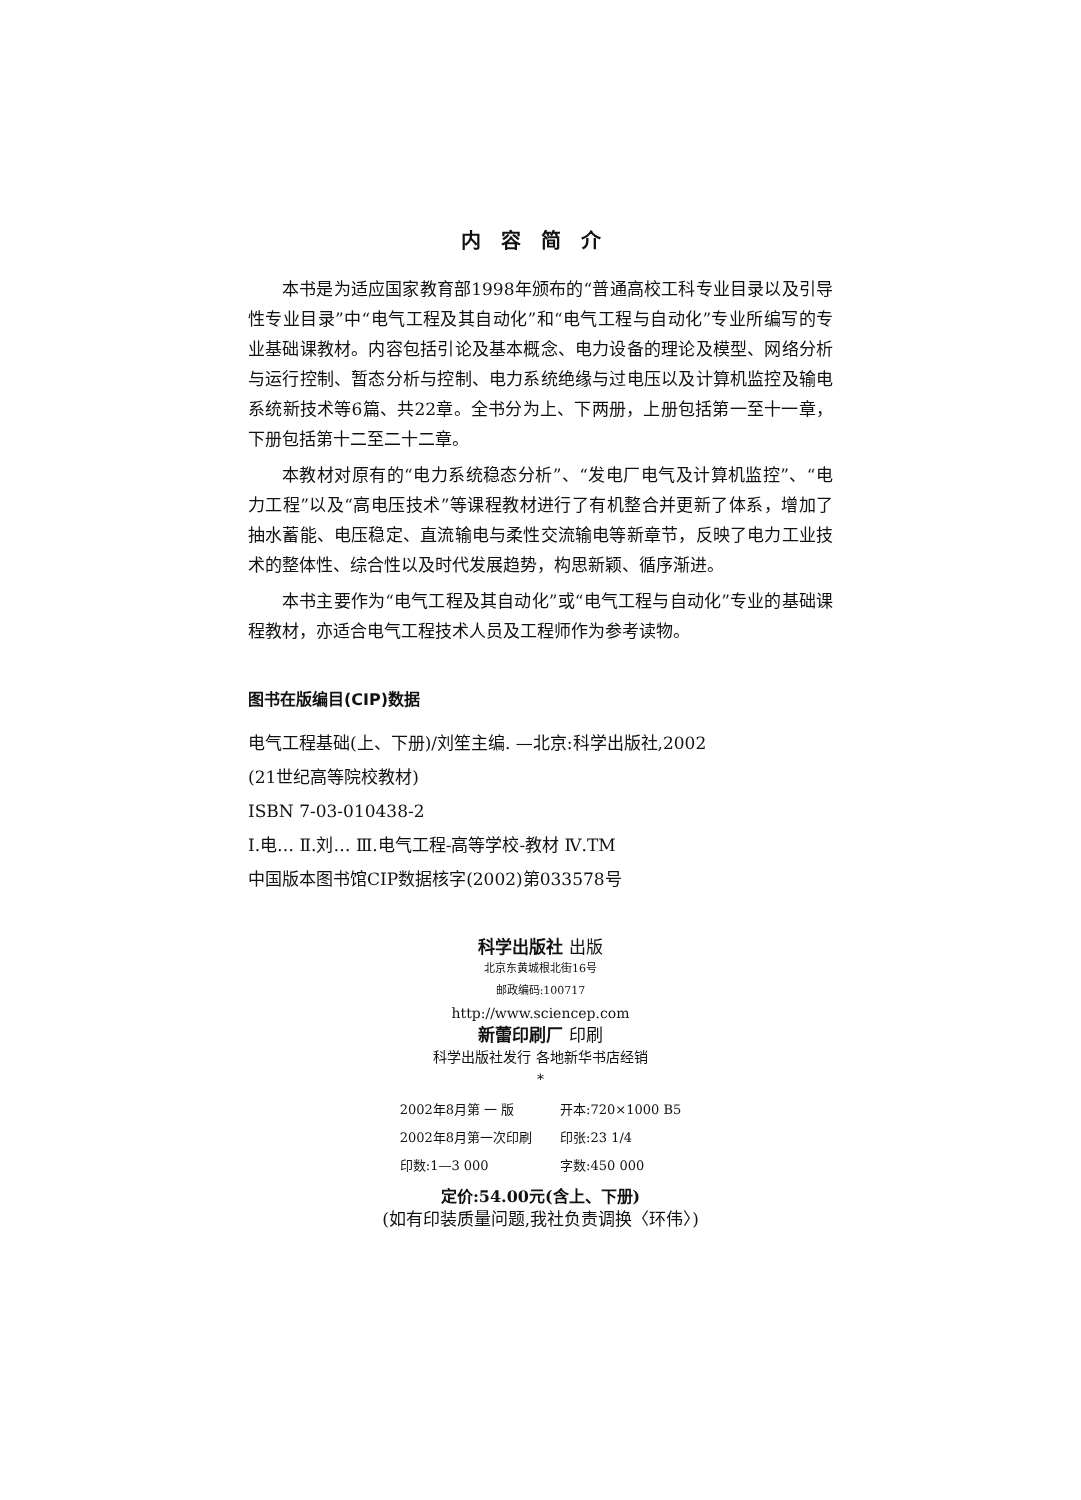内容简介
本书是为适应国家教育部1998年颁布的“普通高校工科专业目录以及引导性专业目录”中“电气工程及其自动化”和“电气工程与自动化”专业所编写的专业基础课教材。内容包括引论及基本概念、电力设备的理论及模型、网络分析与运行控制、暂态分析与控制、电力系统绝缘与过电压以及计算机监控及输电系统新技术等6篇、共22章。全书分为上、下两册，上册包括第一至十一章，下册包括第十二至二十二章。
本教材对原有的“电力系统稳态分析”、“发电厂电气及计算机监控”、“电力工程”以及“高电压技术”等课程教材进行了有机整合并更新了体系，增加了抽水蓄能、电压稳定、直流输电与柔性交流输电等新章节，反映了电力工业技术的整体性、综合性以及时代发展趋势，构思新颖、循序渐进。
本书主要作为“电气工程及其自动化”或“电气工程与自动化”专业的基础课程教材，亦适合电气工程技术人员及工程师作为参考读物。
图书在版编目(CIP)数据
电气工程基础(上、下册)/刘笙主编. —北京:科学出版社,2002
(21世纪高等院校教材)
ISBN 7-03-010438-2
Ⅰ.电… Ⅱ.刘… Ⅲ.电气工程-高等学校-教材 Ⅳ.TM
中国版本图书馆CIP数据核字(2002)第033578号
科学出版社 出版
北京东黄城根北街16号
邮政编码:100717
http://www.sciencep.com
新蕾印刷厂 印刷
科学出版社发行 各地新华书店经销
*
| 2002年8月第 一 版 | 开本:720×1000 B5 |
| 2002年8月第一次印刷 | 印张:23 1/4 |
| 印数:1—3 000 | 字数:450 000 |
定价:54.00元(含上、下册)
(如有印装质量问题,我社负责调换〈环伟〉)